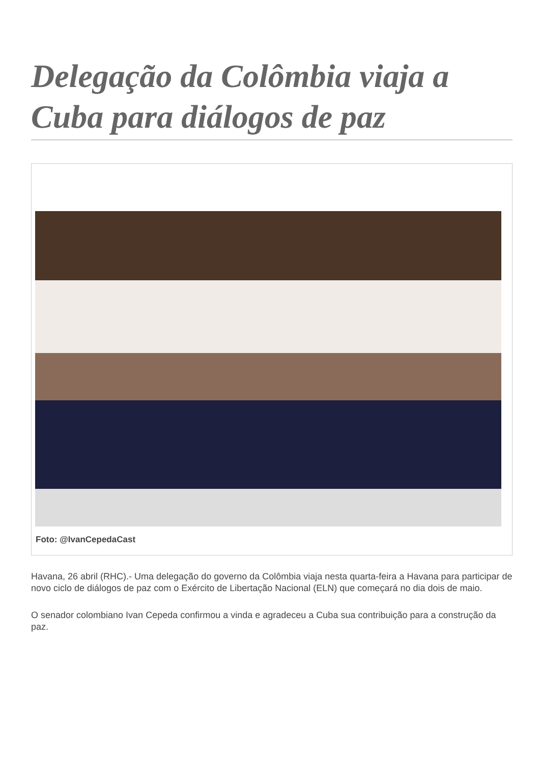Delegação da Colômbia viaja a Cuba para diálogos de paz
Foto: @IvanCepedaCast
Havana, 26 abril (RHC).- Uma delegação do governo da Colômbia viaja nesta quarta-feira a Havana para participar de novo ciclo de diálogos de paz com o Exército de Libertação Nacional (ELN) que começará no dia dois de maio.
O senador colombiano Ivan Cepeda confirmou a vinda e agradeceu a Cuba sua contribuição para a construção da paz.